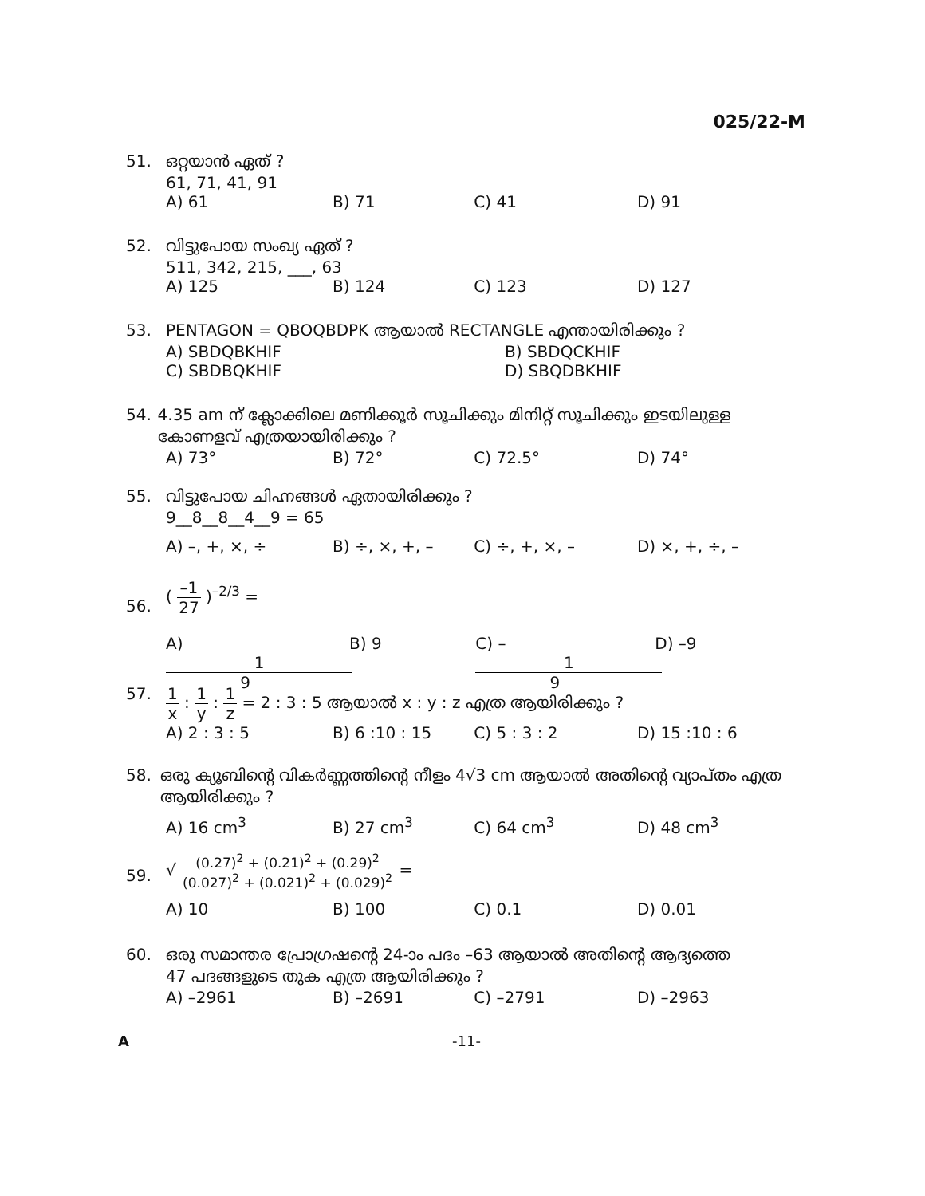025/22-M
51. ഒറ്റയാൻ ഏത് ?
61, 71, 41, 91
A) 61 B) 71 C) 41 D) 91
52. വിട്ടുപോയ സംഖ്യ ഏത് ?
511, 342, 215, ___, 63
A) 125 B) 124 C) 123 D) 127
53. PENTAGON = QBOQBDPK ആയാൽ RECTANGLE എന്തായിരിക്കും ?
A) SBDQBKHIF B) SBDQCKHIF
C) SBDBQKHIF D) SBQDBKHIF
54. 4.35 am ന് ക്ലോക്കിലെ മണിക്കൂർ സൂചിക്കും മിനിറ്റ് സൂചിക്കും ഇടയിലുള്ള കോണളവ് എത്രയായിരിക്കും ?
A) 73° B) 72° C) 72.5° D) 74°
55. വിട്ടുപോയ ചിഹ്നങ്ങൾ ഏതായിരിക്കും ?
9__8__8__4__9 = 65
A) –, +, ×, ÷ B) ÷, ×, +, – C) ÷, +, ×, – D) ×, +, ÷, –
56. ( –1 27 )<sup>–2/3</sup> =
A) 1 9 B) 9 C) – 1 9 D) –9
57. 1 x : 1 y : 1 z = 2 : 3 : 5 ആയാൽ x : y : z എത്ര ആയിരിക്കും ?
A) 2 : 3 : 5 B) 6 :10 : 15 C) 5 : 3 : 2 D) 15 :10 : 6
58. ഒരു ക്യൂബിന്റെ വികർണ്ണത്തിന്റെ നീളം 4√3 cm ആയാൽ അതിന്റെ വ്യാപ്തം എത്ര ആയിരിക്കും ?
A) 16 cm<sup>3</sup> B) 27 cm<sup>3</sup> C) 64 cm<sup>3</sup> D) 48 cm<sup>3</sup>
59. √ (0.27)<sup>2</sup> + (0.21)<sup>2</sup> + (0.29)<sup>2</sup> (0.027)<sup>2</sup> + (0.021)<sup>2</sup> + (0.029)<sup>2</sup> =
A) 10 B) 100 C) 0.1 D) 0.01
60. ഒരു സമാന്തര പ്രോഗ്രഷന്റെ 24-ാം പദം –63 ആയാൽ അതിന്റെ ആദ്യത്തെ
47 പദങ്ങളുടെ തുക എത്ര ആയിരിക്കും ?
A) –2961 B) –2691 C) –2791 D) –2963
A -11-